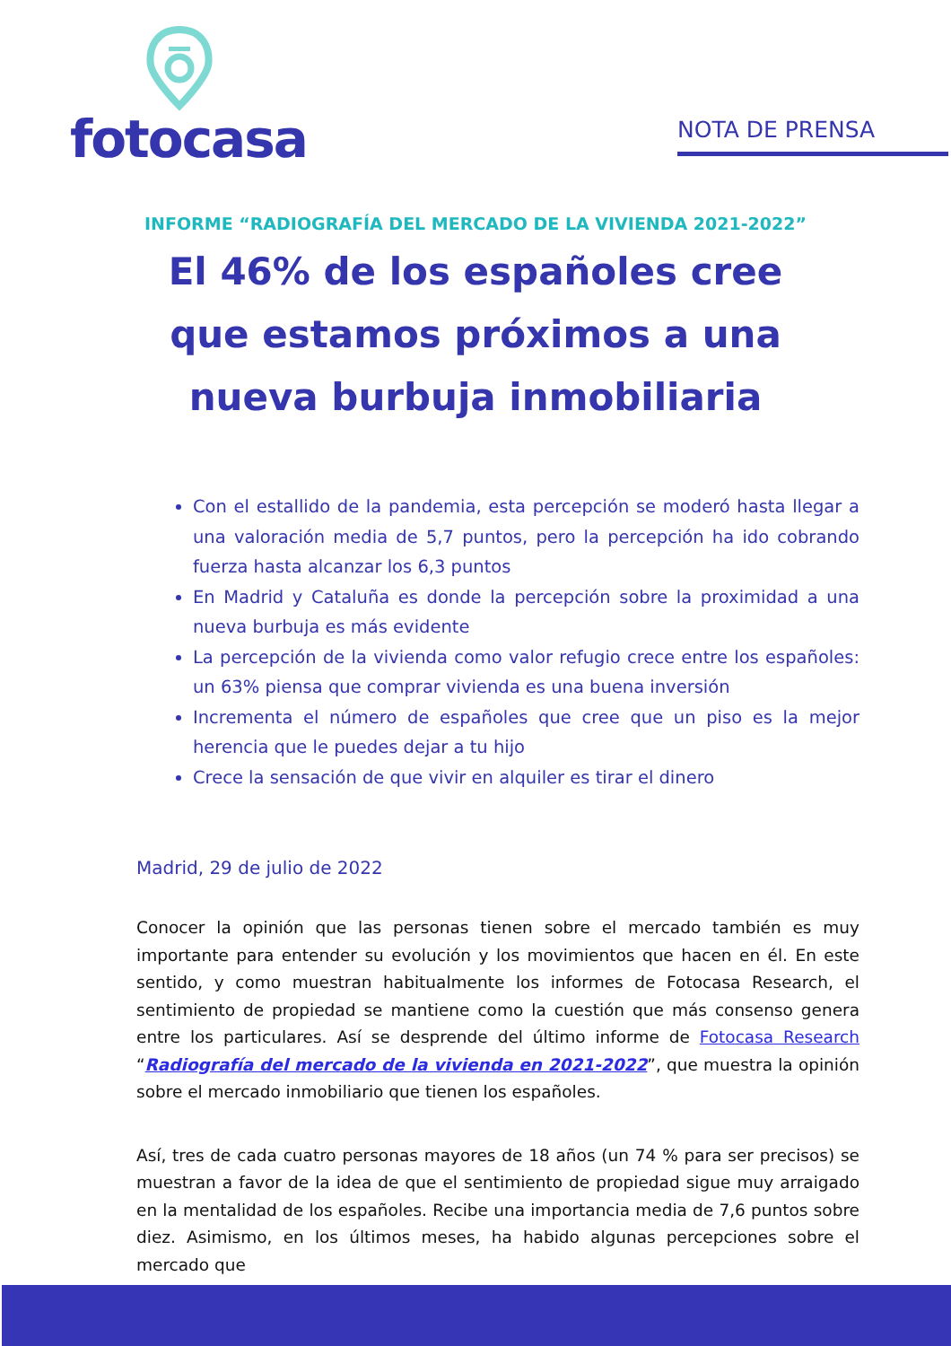fotocasa
NOTA DE PRENSA
INFORME “RADIOGRAFÍA DEL MERCADO DE LA VIVIENDA 2021-2022”
El 46% de los españoles cree que estamos próximos a una nueva burbuja inmobiliaria
Con el estallido de la pandemia, esta percepción se moderó hasta llegar a una valoración media de 5,7 puntos, pero la percepción ha ido cobrando fuerza hasta alcanzar los 6,3 puntos
En Madrid y Cataluña es donde la percepción sobre la proximidad a una nueva burbuja es más evidente
La percepción de la vivienda como valor refugio crece entre los españoles: un 63% piensa que comprar vivienda es una buena inversión
Incrementa el número de españoles que cree que un piso es la mejor herencia que le puedes dejar a tu hijo
Crece la sensación de que vivir en alquiler es tirar el dinero
Madrid, 29 de julio de 2022
Conocer la opinión que las personas tienen sobre el mercado también es muy importante para entender su evolución y los movimientos que hacen en él. En este sentido, y como muestran habitualmente los informes de Fotocasa Research, el sentimiento de propiedad se mantiene como la cuestión que más consenso genera entre los particulares. Así se desprende del último informe de Fotocasa Research “Radiografía del mercado de la vivienda en 2021-2022”, que muestra la opinión sobre el mercado inmobiliario que tienen los españoles.
Así, tres de cada cuatro personas mayores de 18 años (un 74 % para ser precisos) se muestran a favor de la idea de que el sentimiento de propiedad sigue muy arraigado en la mentalidad de los españoles. Recibe una importancia media de 7,6 puntos sobre diez. Asimismo, en los últimos meses, ha habido algunas percepciones sobre el mercado que